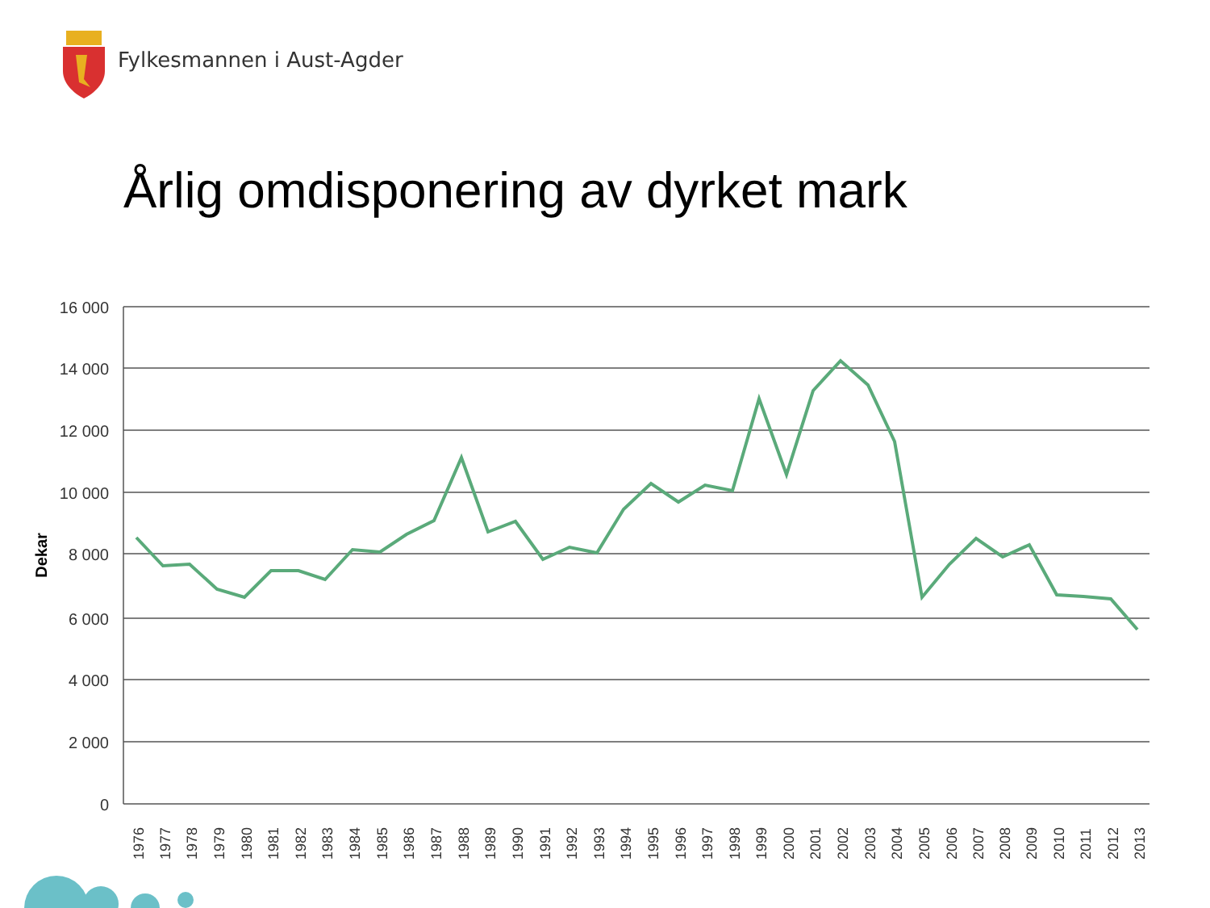Fylkesmannen i Aust-Agder
Årlig omdisponering av dyrket mark
16 000
14 000
12 000
10 000
8 000
6 000
4 000
2 000
0
Dekar
1976
1977
1978
1979
1980
1981
1982
1983
1984
1985
1986
1987
1988
1989
1990
1991
1992
1993
1994
1995
1996
1997
1998
1999
2000
2001
2002
2003
2004
2005
2006
2007
2008
2009
2010
2011
2012
2013